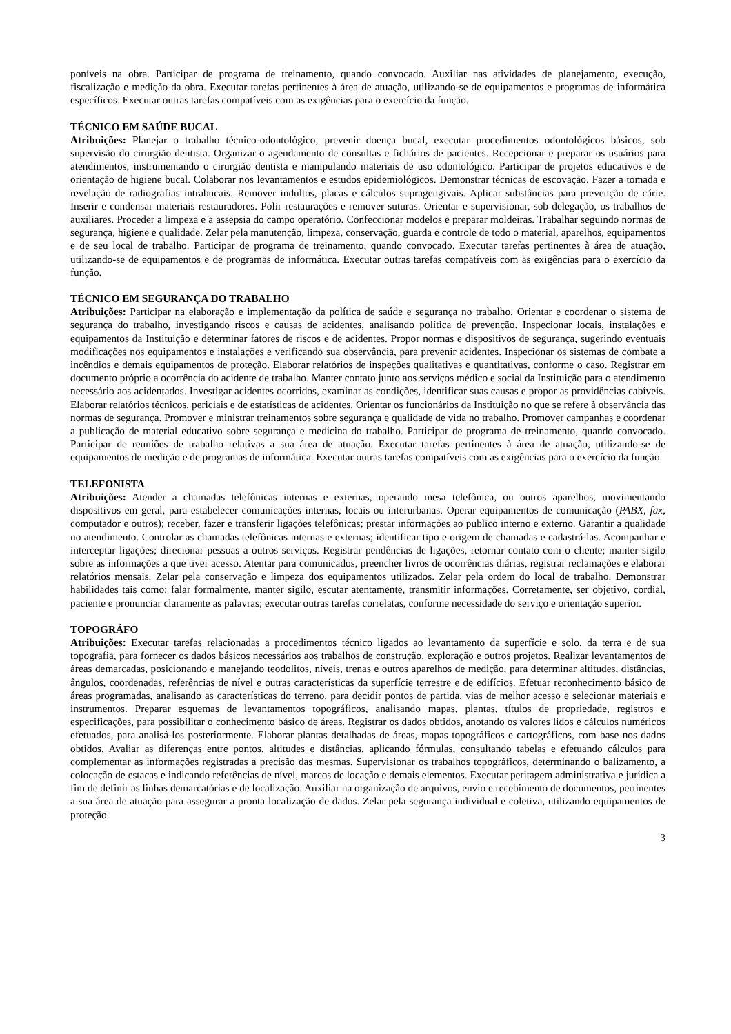poníveis na obra. Participar de programa de treinamento, quando convocado. Auxiliar nas atividades de planejamento, execução, fiscalização e medição da obra. Executar tarefas pertinentes à área de atuação, utilizando-se de equipamentos e programas de informática específicos. Executar outras tarefas compatíveis com as exigências para o exercício da função.
TÉCNICO EM SAÚDE BUCAL
Atribuições: Planejar o trabalho técnico-odontológico, prevenir doença bucal, executar procedimentos odontológicos básicos, sob supervisão do cirurgião dentista. Organizar o agendamento de consultas e fichários de pacientes. Recepcionar e preparar os usuários para atendimentos, instrumentando o cirurgião dentista e manipulando materiais de uso odontológico. Participar de projetos educativos e de orientação de higiene bucal. Colaborar nos levantamentos e estudos epidemiológicos. Demonstrar técnicas de escovação. Fazer a tomada e revelação de radiografias intrabucais. Remover indultos, placas e cálculos supragengivais. Aplicar substâncias para prevenção de cárie. Inserir e condensar materiais restauradores. Polir restaurações e remover suturas. Orientar e supervisionar, sob delegação, os trabalhos de auxiliares. Proceder a limpeza e a assepsia do campo operatório. Confeccionar modelos e preparar moldeiras. Trabalhar seguindo normas de segurança, higiene e qualidade. Zelar pela manutenção, limpeza, conservação, guarda e controle de todo o material, aparelhos, equipamentos e de seu local de trabalho. Participar de programa de treinamento, quando convocado. Executar tarefas pertinentes à área de atuação, utilizando-se de equipamentos e de programas de informática. Executar outras tarefas compatíveis com as exigências para o exercício da função.
TÉCNICO EM SEGURANÇA DO TRABALHO
Atribuições: Participar na elaboração e implementação da política de saúde e segurança no trabalho. Orientar e coordenar o sistema de segurança do trabalho, investigando riscos e causas de acidentes, analisando política de prevenção. Inspecionar locais, instalações e equipamentos da Instituição e determinar fatores de riscos e de acidentes. Propor normas e dispositivos de segurança, sugerindo eventuais modificações nos equipamentos e instalações e verificando sua observância, para prevenir acidentes. Inspecionar os sistemas de combate a incêndios e demais equipamentos de proteção. Elaborar relatórios de inspeções qualitativas e quantitativas, conforme o caso. Registrar em documento próprio a ocorrência do acidente de trabalho. Manter contato junto aos serviços médico e social da Instituição para o atendimento necessário aos acidentados. Investigar acidentes ocorridos, examinar as condições, identificar suas causas e propor as providências cabíveis. Elaborar relatórios técnicos, periciais e de estatísticas de acidentes. Orientar os funcionários da Instituição no que se refere à observância das normas de segurança. Promover e ministrar treinamentos sobre segurança e qualidade de vida no trabalho. Promover campanhas e coordenar a publicação de material educativo sobre segurança e medicina do trabalho. Participar de programa de treinamento, quando convocado. Participar de reuniões de trabalho relativas a sua área de atuação. Executar tarefas pertinentes à área de atuação, utilizando-se de equipamentos de medição e de programas de informática. Executar outras tarefas compatíveis com as exigências para o exercício da função.
TELEFONISTA
Atribuições: Atender a chamadas telefônicas internas e externas, operando mesa telefônica, ou outros aparelhos, movimentando dispositivos em geral, para estabelecer comunicações internas, locais ou interurbanas. Operar equipamentos de comunicação (PABX, fax, computador e outros); receber, fazer e transferir ligações telefônicas; prestar informações ao publico interno e externo. Garantir a qualidade no atendimento. Controlar as chamadas telefônicas internas e externas; identificar tipo e origem de chamadas e cadastrá-las. Acompanhar e interceptar ligações; direcionar pessoas a outros serviços. Registrar pendências de ligações, retornar contato com o cliente; manter sigilo sobre as informações a que tiver acesso. Atentar para comunicados, preencher livros de ocorrências diárias, registrar reclamações e elaborar relatórios mensais. Zelar pela conservação e limpeza dos equipamentos utilizados. Zelar pela ordem do local de trabalho. Demonstrar habilidades tais como: falar formalmente, manter sigilo, escutar atentamente, transmitir informações. Corretamente, ser objetivo, cordial, paciente e pronunciar claramente as palavras; executar outras tarefas correlatas, conforme necessidade do serviço e orientação superior.
TOPOGRÁFO
Atribuições: Executar tarefas relacionadas a procedimentos técnico ligados ao levantamento da superfície e solo, da terra e de sua topografia, para fornecer os dados básicos necessários aos trabalhos de construção, exploração e outros projetos. Realizar levantamentos de áreas demarcadas, posicionando e manejando teodolitos, níveis, trenas e outros aparelhos de medição, para determinar altitudes, distâncias, ângulos, coordenadas, referências de nível e outras características da superfície terrestre e de edifícios. Efetuar reconhecimento básico de áreas programadas, analisando as características do terreno, para decidir pontos de partida, vias de melhor acesso e selecionar materiais e instrumentos. Preparar esquemas de levantamentos topográficos, analisando mapas, plantas, títulos de propriedade, registros e especificações, para possibilitar o conhecimento básico de áreas. Registrar os dados obtidos, anotando os valores lidos e cálculos numéricos efetuados, para analisá-los posteriormente. Elaborar plantas detalhadas de áreas, mapas topográficos e cartográficos, com base nos dados obtidos. Avaliar as diferenças entre pontos, altitudes e distâncias, aplicando fórmulas, consultando tabelas e efetuando cálculos para complementar as informações registradas a precisão das mesmas. Supervisionar os trabalhos topográficos, determinando o balizamento, a colocação de estacas e indicando referências de nível, marcos de locação e demais elementos. Executar peritagem administrativa e jurídica a fim de definir as linhas demarcatórias e de localização. Auxiliar na organização de arquivos, envio e recebimento de documentos, pertinentes a sua área de atuação para assegurar a pronta localização de dados. Zelar pela segurança individual e coletiva, utilizando equipamentos de proteção
3